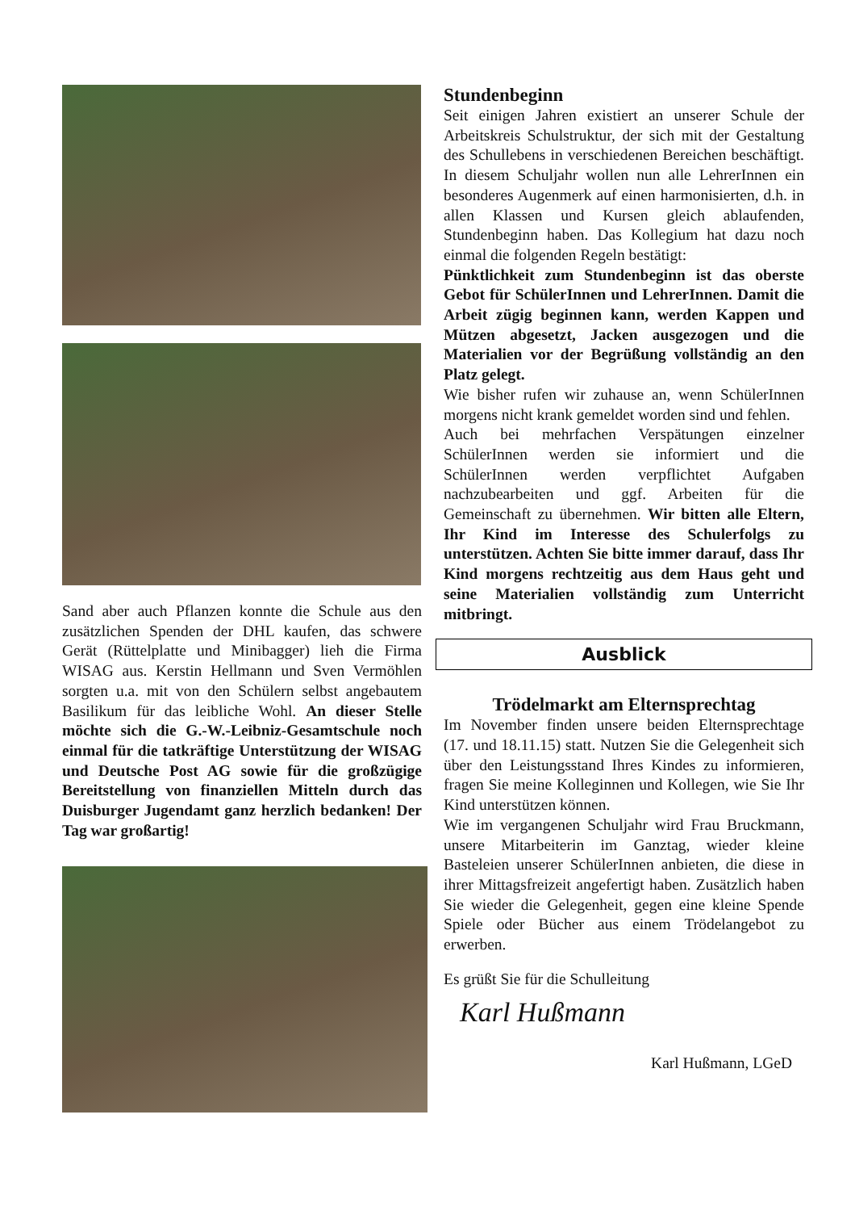Sand aber auch Pflanzen konnte die Schule aus den zusätzlichen Spenden der DHL kaufen, das schwere Gerät (Rüttelplatte und Minibagger) lieh die Firma WISAG aus. Kerstin Hellmann und Sven Vermöhlen sorgten u.a. mit von den Schülern selbst angebautem Basilikum für das leibliche Wohl. An dieser Stelle möchte sich die G.-W.-Leibniz-Gesamtschule noch einmal für die tatkräftige Unterstützung der WISAG und Deutsche Post AG sowie für die großzügige Bereitstellung von finanziellen Mitteln durch das Duisburger Jugendamt ganz herzlich bedanken! Der Tag war großartig!
Stundenbeginn
Seit einigen Jahren existiert an unserer Schule der Arbeitskreis Schulstruktur, der sich mit der Gestaltung des Schullebens in verschiedenen Bereichen beschäftigt. In diesem Schuljahr wollen nun alle LehrerInnen ein besonderes Augenmerk auf einen harmonisierten, d.h. in allen Klassen und Kursen gleich ablaufenden, Stundenbeginn haben. Das Kollegium hat dazu noch einmal die folgenden Regeln bestätigt:
Pünktlichkeit zum Stundenbeginn ist das oberste Gebot für SchülerInnen und LehrerInnen. Damit die Arbeit zügig beginnen kann, werden Kappen und Mützen abgesetzt, Jacken ausgezogen und die Materialien vor der Begrüßung vollständig an den Platz gelegt.
Wie bisher rufen wir zuhause an, wenn SchülerInnen morgens nicht krank gemeldet worden sind und fehlen.
Auch bei mehrfachen Verspätungen einzelner SchülerInnen werden sie informiert und die SchülerInnen werden verpflichtet Aufgaben nachzubearbeiten und ggf. Arbeiten für die Gemeinschaft zu übernehmen. Wir bitten alle Eltern, Ihr Kind im Interesse des Schulerfolgs zu unterstützen. Achten Sie bitte immer darauf, dass Ihr Kind morgens rechtzeitig aus dem Haus geht und seine Materialien vollständig zum Unterricht mitbringt.
Ausblick
Trödelmarkt am Elternsprechtag
Im November finden unsere beiden Elternsprechtage (17. und 18.11.15) statt. Nutzen Sie die Gelegenheit sich über den Leistungsstand Ihres Kindes zu informieren, fragen Sie meine Kolleginnen und Kollegen, wie Sie Ihr Kind unterstützen können.
Wie im vergangenen Schuljahr wird Frau Bruckmann, unsere Mitarbeiterin im Ganztag, wieder kleine Basteleien unserer SchülerInnen anbieten, die diese in ihrer Mittagsfreizeit angefertigt haben. Zusätzlich haben Sie wieder die Gelegenheit, gegen eine kleine Spende Spiele oder Bücher aus einem Trödelangebot zu erwerben.
Es grüßt Sie für die Schulleitung
Karl Hußmann
Karl Hußmann, LGeD